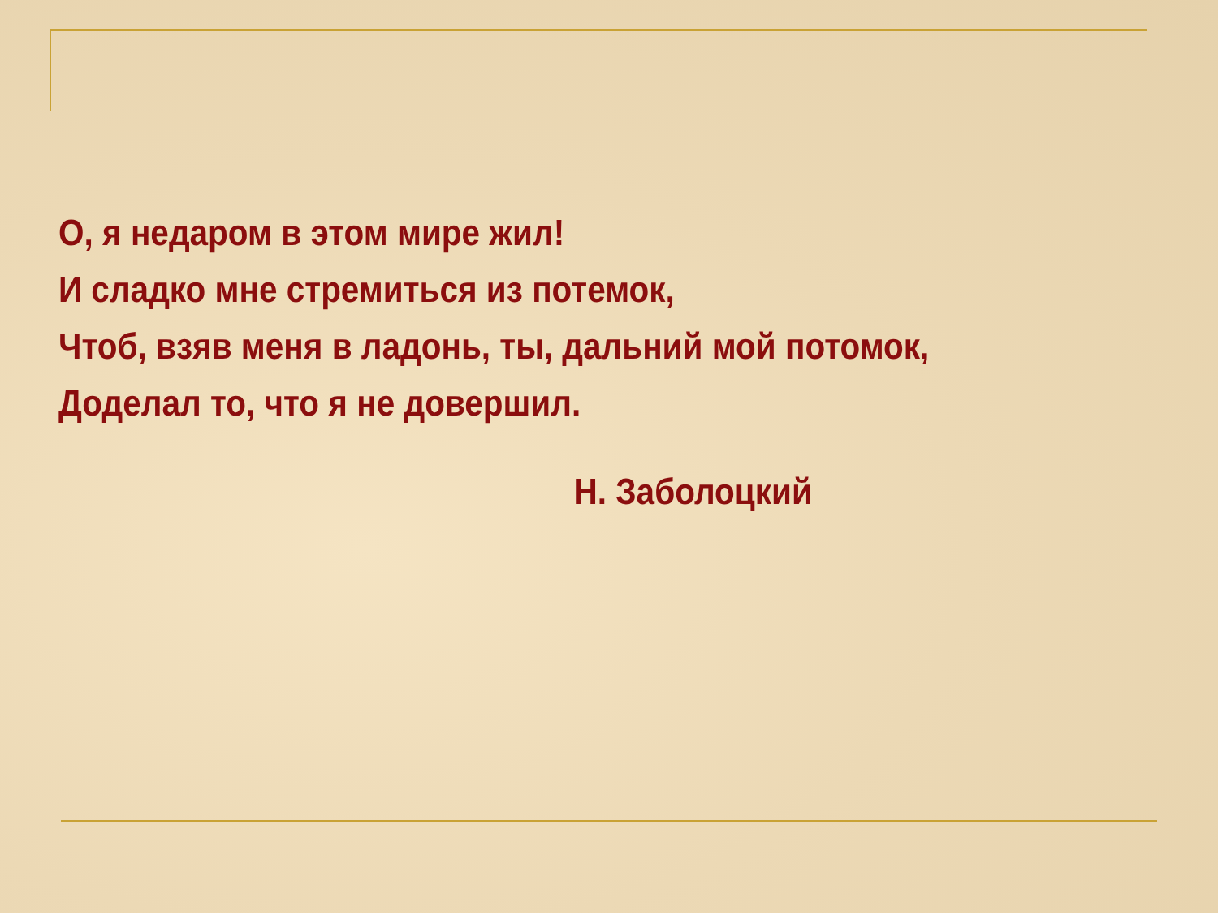О, я недаром в этом мире жил!
И сладко мне стремиться из потемок,
Чтоб, взяв меня в ладонь, ты, дальний мой потомок,
Доделал то, что я не довершил.
Н. Заболоцкий